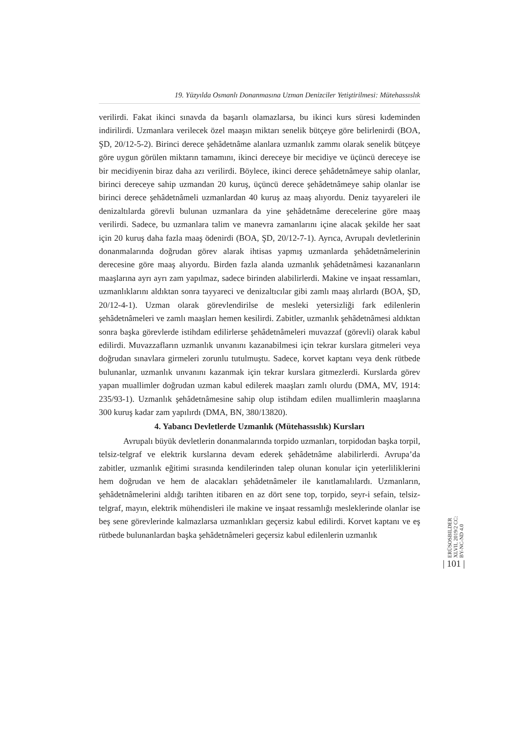19. Yüzyılda Osmanlı Donanmasına Uzman Denizciler Yetiştirilmesi: Mütehassıslık
verilirdi. Fakat ikinci sınavda da başarılı olamazlarsa, bu ikinci kurs süresi kıdeminden indirilirdi. Uzmanlara verilecek özel maaşın miktarı senelik bütçeye göre belirlenirdi (BOA, ŞD, 20/12-5-2). Birinci derece şehâdetnâme alanlara uzmanlık zammı olarak senelik bütçeye göre uygun görülen miktarın tamamını, ikinci dereceye bir mecidiye ve üçüncü dereceye ise bir mecidiyenin biraz daha azı verilirdi. Böylece, ikinci derece şehâdetnâmeye sahip olanlar, birinci dereceye sahip uzmandan 20 kuruş, üçüncü derece şehâdetnâmeye sahip olanlar ise birinci derece şehâdetnâmeli uzmanlardan 40 kuruş az maaş alıyordu. Deniz tayyareleri ile denizaltılarda görevli bulunan uzmanlara da yine şehâdetnâme derecelerine göre maaş verilirdi. Sadece, bu uzmanlara talim ve manevra zamanlarını içine alacak şekilde her saat için 20 kuruş daha fazla maaş ödenirdi (BOA, ŞD, 20/12-7-1). Ayrıca, Avrupalı devletlerinin donanmalarında doğrudan görev alarak ihtisas yapmış uzmanlarda şehâdetnâmelerinin derecesine göre maaş alıyordu. Birden fazla alanda uzmanlık şehâdetnâmesi kazananların maaşlarına ayrı ayrı zam yapılmaz, sadece birinden alabilirlerdi. Makine ve inşaat ressamları, uzmanlıklarını aldıktan sonra tayyareci ve denizaltıcılar gibi zamlı maaş alırlardı (BOA, ŞD, 20/12-4-1). Uzman olarak görevlendirilse de mesleki yetersizliği fark edilenlerin şehâdetnâmeleri ve zamlı maaşları hemen kesilirdi. Zabitler, uzmanlık şehâdetnâmesi aldıktan sonra başka görevlerde istihdam edilirlerse şehâdetnâmeleri muvazzaf (görevli) olarak kabul edilirdi. Muvazzafların uzmanlık unvanını kazanabilmesi için tekrar kurslara gitmeleri veya doğrudan sınavlara girmeleri zorunlu tutulmuştu. Sadece, korvet kaptanı veya denk rütbede bulunanlar, uzmanlık unvanını kazanmak için tekrar kurslara gitmezlerdi. Kurslarda görev yapan muallimler doğrudan uzman kabul edilerek maaşları zamlı olurdu (DMA, MV, 1914: 235/93-1). Uzmanlık şehâdetnâmesine sahip olup istihdam edilen muallimlerin maaşlarına 300 kuruş kadar zam yapılırdı (DMA, BN, 380/13820).
4. Yabancı Devletlerde Uzmanlık (Mütehassıslık) Kursları
Avrupalı büyük devletlerin donanmalarında torpido uzmanları, torpidodan başka torpil, telsiz-telgraf ve elektrik kurslarına devam ederek şehâdetnâme alabilirlerdi. Avrupa’da zabitler, uzmanlık eğitimi sırasında kendilerinden talep olunan konular için yeterliliklerini hem doğrudan ve hem de alacakları şehâdetnâmeler ile kanıtlamalılardı. Uzmanların, şehâdetnâmelerini aldığı tarihten itibaren en az dört sene top, torpido, seyr-i sefain, telsiz-telgraf, mayın, elektrik mühendisleri ile makine ve inşaat ressamlığı mesleklerinde olanlar ise beş sene görevlerinde kalmazlarsa uzmanlıkları geçersiz kabul edilirdi. Korvet kaptanı ve eş rütbede bulunanlardan başka şehâdetnâmeleri geçersiz kabul edilenlerin uzmanlık
ERÜSOSBILDER XLVII, 2019/2 CC: BY-NC-ND 4.0
| 101 |